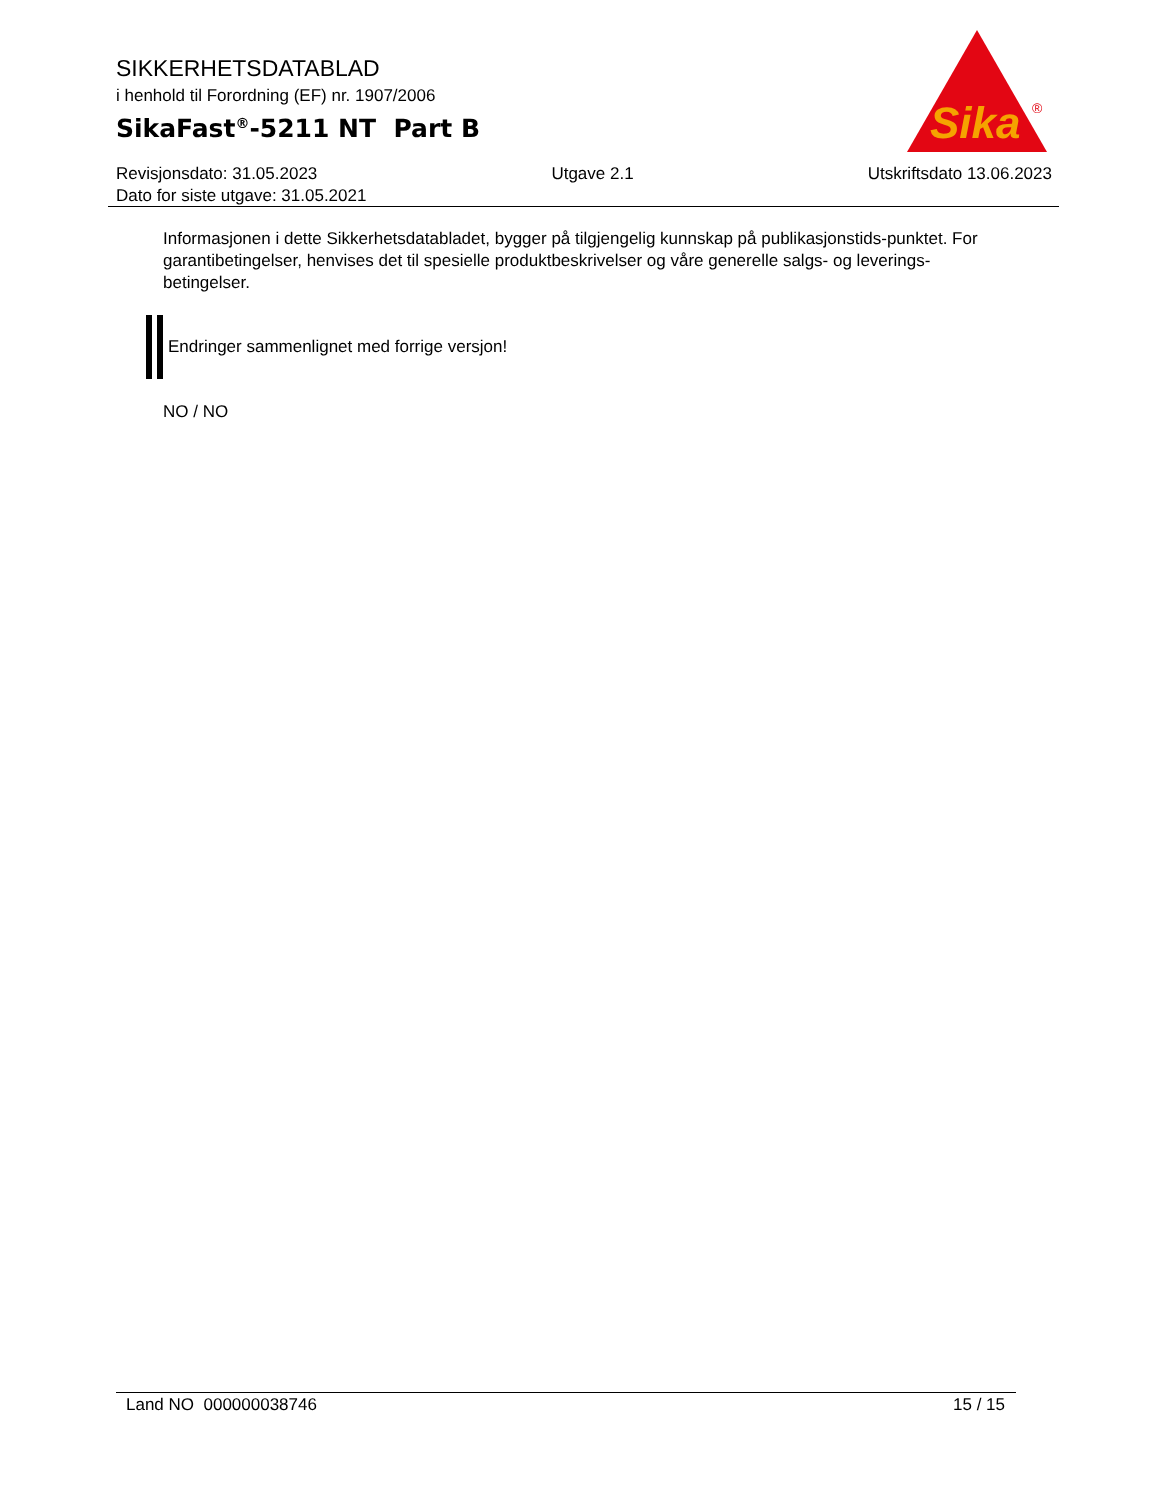SIKKERHETSDATABLAD
i henhold til Forordning (EF) nr. 1907/2006
SikaFast<sup>®</sup>-5211 NT Part B
Sika
®
Revisjonsdato: 31.05.2023 Utgave 2.1 Utskriftsdato 13.06.2023
Dato for siste utgave: 31.05.2021
Informasjonen i dette Sikkerhetsdatabladet, bygger på tilgjengelig kunnskap på publikasjonstids-punktet. For garantibetingelser, henvises det til spesielle produktbeskrivelser og våre generelle salgs- og leverings- betingelser.
Endringer sammenlignet med forrige versjon!
NO / NO
Land NO 000000038746 15 / 15